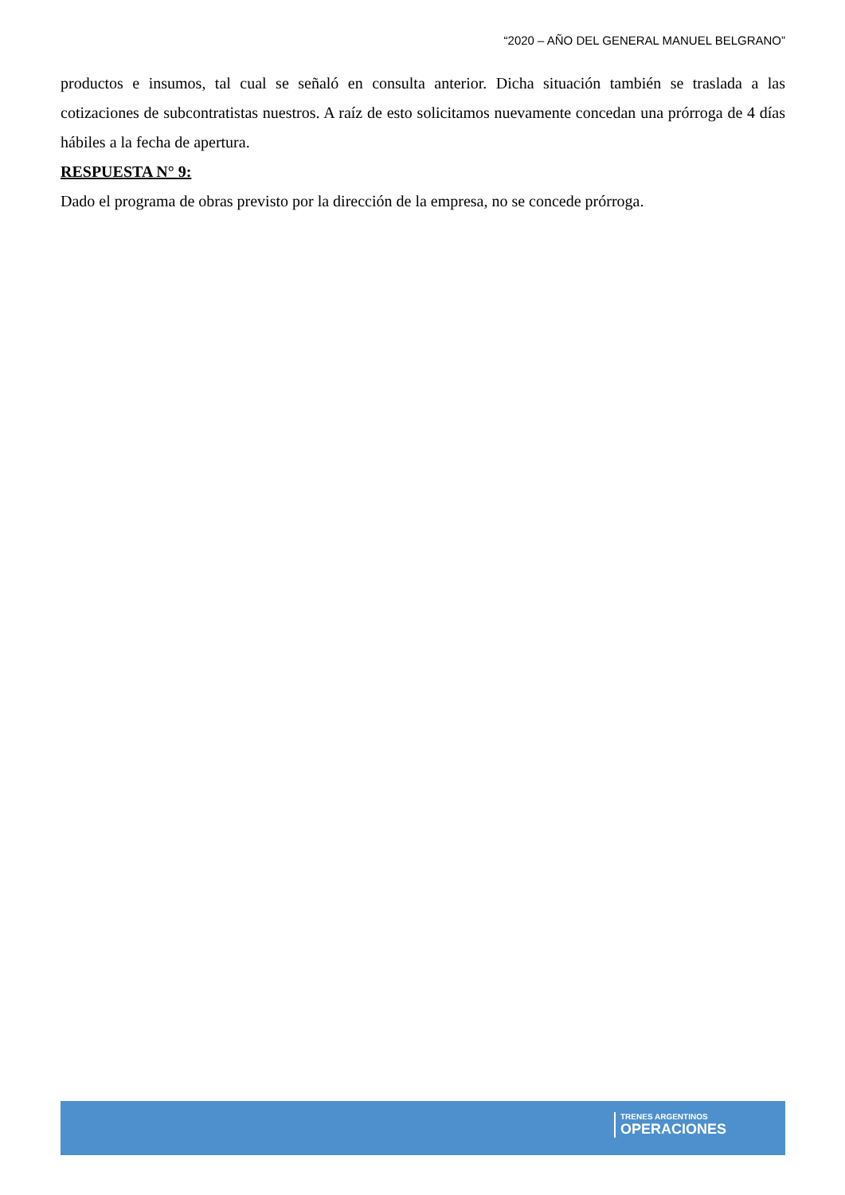“2020 – AÑO DEL GENERAL MANUEL BELGRANO”
productos e insumos, tal cual se señaló en consulta anterior. Dicha situación también se traslada a las cotizaciones de subcontratistas nuestros. A raíz de esto solicitamos nuevamente concedan una prórroga de 4 días hábiles a la fecha de apertura.
RESPUESTA N° 9:
Dado el programa de obras previsto por la dirección de la empresa, no se concede prórroga.
TRENES ARGENTINOS
OPERACIONES